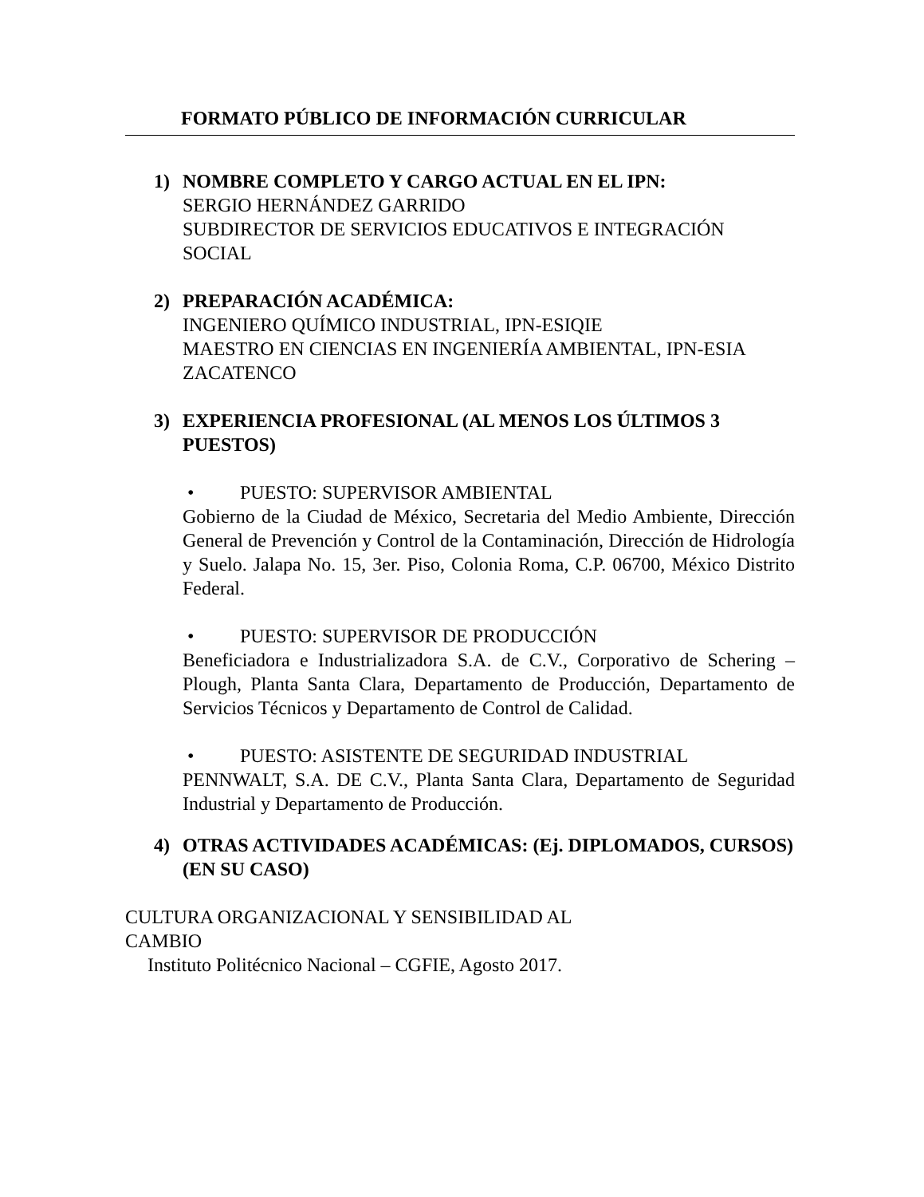FORMATO PÚBLICO DE INFORMACIÓN CURRICULAR
1) NOMBRE COMPLETO Y CARGO ACTUAL EN EL IPN:
SERGIO HERNÁNDEZ GARRIDO
SUBDIRECTOR DE SERVICIOS EDUCATIVOS E INTEGRACIÓN SOCIAL
2) PREPARACIÓN ACADÉMICA:
INGENIERO QUÍMICO INDUSTRIAL, IPN-ESIQIE
MAESTRO EN CIENCIAS EN INGENIERÍA AMBIENTAL, IPN-ESIA ZACATENCO
3) EXPERIENCIA PROFESIONAL (AL MENOS LOS ÚLTIMOS 3 PUESTOS)
• PUESTO: SUPERVISOR AMBIENTAL
Gobierno de la Ciudad de México, Secretaria del Medio Ambiente, Dirección General de Prevención y Control de la Contaminación, Dirección de Hidrología y Suelo. Jalapa No. 15, 3er. Piso, Colonia Roma, C.P. 06700, México Distrito Federal.
• PUESTO: SUPERVISOR DE PRODUCCIÓN
Beneficiadora e Industrializadora S.A. de C.V., Corporativo de Schering – Plough, Planta Santa Clara, Departamento de Producción, Departamento de Servicios Técnicos y Departamento de Control de Calidad.
• PUESTO: ASISTENTE DE SEGURIDAD INDUSTRIAL
PENNWALT, S.A. DE C.V., Planta Santa Clara, Departamento de Seguridad Industrial y Departamento de Producción.
4) OTRAS ACTIVIDADES ACADÉMICAS: (Ej. DIPLOMADOS, CURSOS) (EN SU CASO)
CULTURA ORGANIZACIONAL Y SENSIBILIDAD AL CAMBIO
Instituto Politécnico Nacional – CGFIE, Agosto 2017.